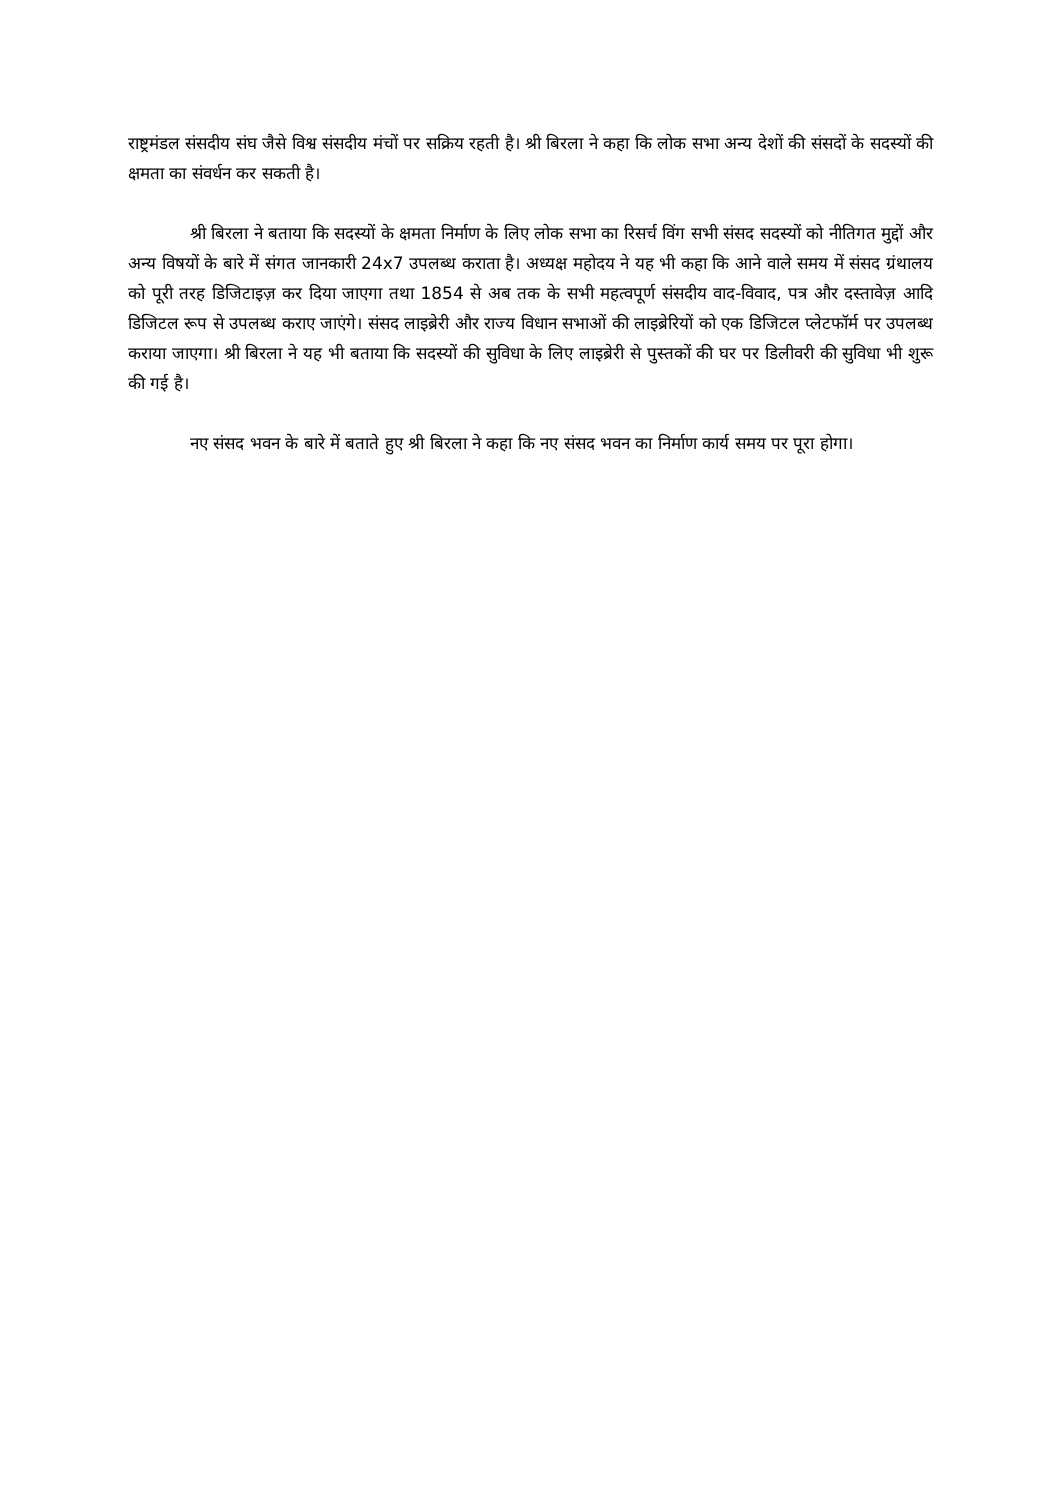राष्ट्रमंडल संसदीय संघ जैसे विश्व संसदीय मंचों पर सक्रिय रहती है। श्री बिरला ने कहा कि लोक सभा अन्य देशों की संसदों के सदस्यों की क्षमता का संवर्धन कर सकती है।
श्री बिरला ने बताया कि सदस्यों के क्षमता निर्माण के लिए लोक सभा का रिसर्च विंग सभी संसद सदस्यों को नीतिगत मुद्दों और अन्य विषयों के बारे में संगत जानकारी 24x7 उपलब्ध कराता है। अध्यक्ष महोदय ने यह भी कहा कि आने वाले समय में संसद ग्रंथालय को पूरी तरह डिजिटाइज़ कर दिया जाएगा तथा 1854 से अब तक के सभी महत्वपूर्ण संसदीय वाद-विवाद, पत्र और दस्तावेज़ आदि डिजिटल रूप से उपलब्ध कराए जाएंगे। संसद लाइब्रेरी और राज्य विधान सभाओं की लाइब्रेरियों को एक डिजिटल प्लेटफॉर्म पर उपलब्ध कराया जाएगा। श्री बिरला ने यह भी बताया कि सदस्यों की सुविधा के लिए लाइब्रेरी से पुस्तकों की घर पर डिलीवरी की सुविधा भी शुरू की गई है।
नए संसद भवन के बारे में बताते हुए श्री बिरला ने कहा कि नए संसद भवन का निर्माण कार्य समय पर पूरा होगा।